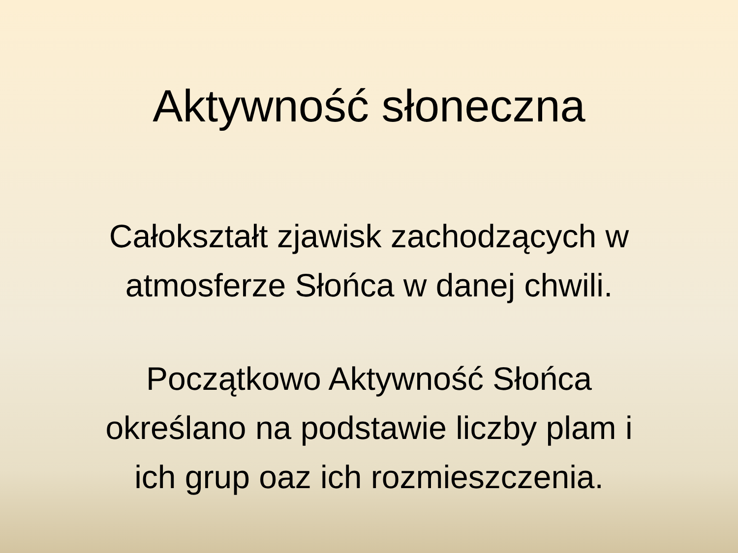Aktywność słoneczna
Całokształt zjawisk zachodzących w
atmosferze Słońca w danej chwili.
Początkowo Aktywność Słońca
określano na podstawie liczby plam i
ich grup oaz ich rozmieszczenia.